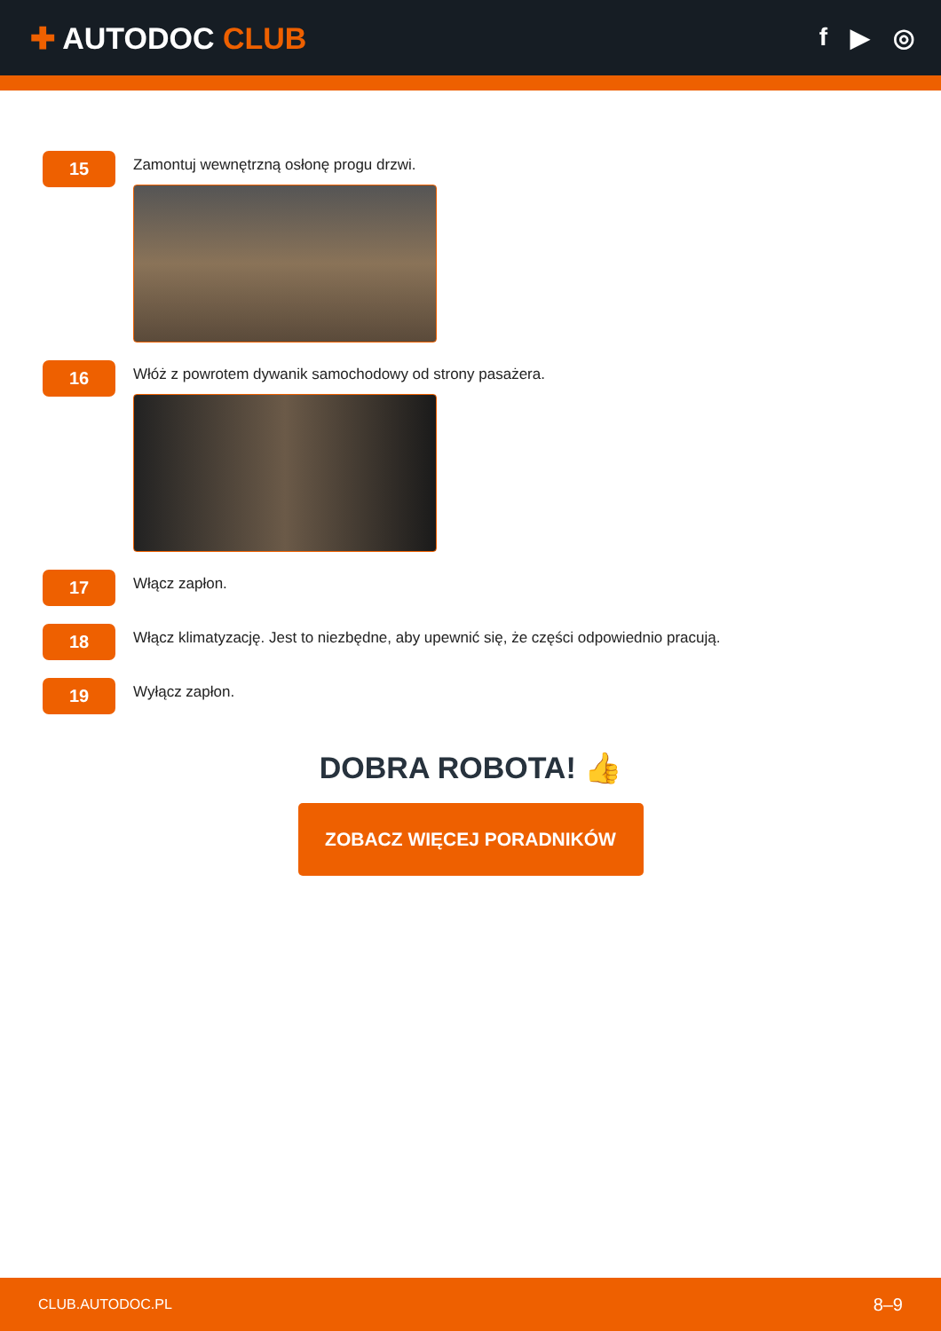✚ AUTODOC CLUB
f ▶ ◎
15
Zamontuj wewnętrzną osłonę progu drzwi.
16
Włóż z powrotem dywanik samochodowy od strony pasażera.
17
Włącz zapłon.
18
Włącz klimatyzację. Jest to niezbędne, aby upewnić się, że części odpowiednio pracują.
19
Wyłącz zapłon.
DOBRA ROBOTA! 👍
ZOBACZ WIĘCEJ PORADNIKÓW
CLUB.AUTODOC.PL 8–9